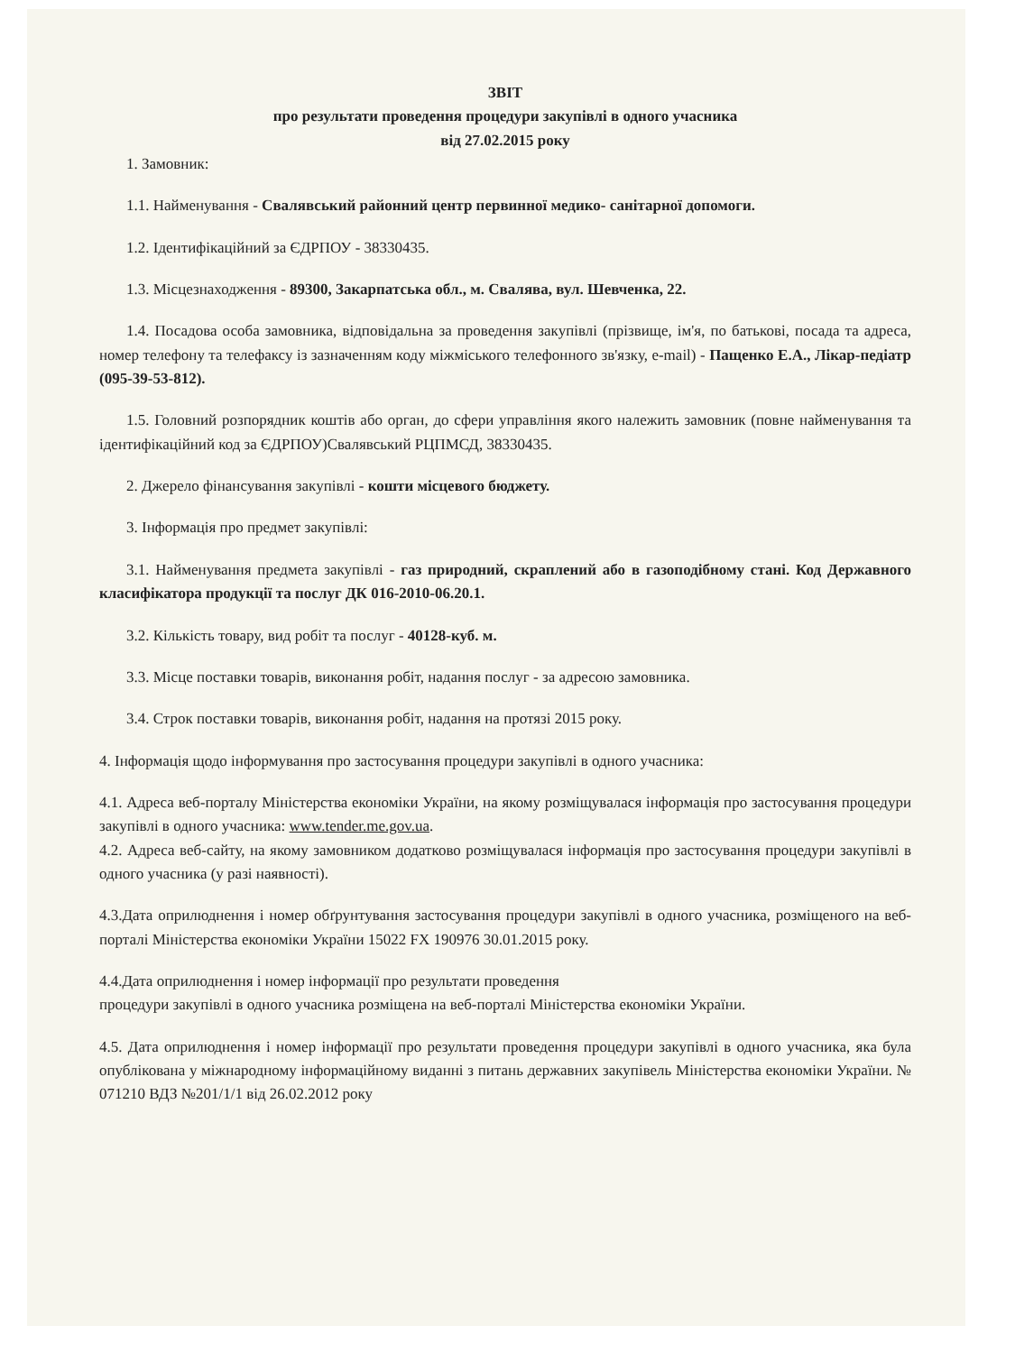ЗВІТ
про результати проведення процедури закупівлі в одного учасника
від 27.02.2015 року
1. Замовник:
1.1. Найменування - Свалявський районний центр первинної медико- санітарної допомоги.
1.2. Ідентифікаційний за ЄДРПОУ - 38330435.
1.3. Місцезнаходження - 89300, Закарпатська обл., м. Свалява, вул. Шевченка, 22.
1.4. Посадова особа замовника, відповідальна за проведення закупівлі (прізвище, ім'я, по батькові, посада та адреса, номер телефону та телефаксу із зазначенням коду міжміського телефонного зв'язку, e-mail) - Пащенко Е.А., Лікар-педіатр (095-39-53-812).
1.5. Головний розпорядник коштів або орган, до сфери управління якого належить замовник (повне найменування та ідентифікаційний код за ЄДРПОУ)Свалявський РЦПМСД, 38330435.
2. Джерело фінансування закупівлі - кошти місцевого бюджету.
3. Інформація про предмет закупівлі:
3.1. Найменування предмета закупівлі - газ природний, скраплений або в газоподібному стані. Код Державного класифікатора продукції та послуг ДК 016-2010-06.20.1.
3.2. Кількість товару, вид робіт та послуг - 40128-куб. м.
3.3. Місце поставки товарів, виконання робіт, надання послуг - за адресою замовника.
3.4. Строк поставки товарів, виконання робіт, надання на протязі 2015 року.
4. Інформація щодо інформування про застосування процедури закупівлі в одного учасника:
4.1. Адреса веб-порталу Міністерства економіки України, на якому розміщувалася інформація про застосування процедури закупівлі в одного учасника: www.tender.me.gov.ua.
4.2. Адреса веб-сайту, на якому замовником додатково розміщувалася інформація про застосування процедури закупівлі в одного учасника (у разі наявності).
4.3.Дата оприлюднення і номер обґрунтування застосування процедури закупівлі в одного учасника, розміщеного на веб-порталі Міністерства економіки України 15022 FX 190976 30.01.2015 року.
4.4.Дата оприлюднення і номер інформації про результати проведення
процедури закупівлі в одного учасника розміщена на веб-порталі Міністерства економіки України.
4.5. Дата оприлюднення і номер інформації про результати проведення процедури закупівлі в одного учасника, яка була опублікована у міжнародному інформаційному виданні з питань державних закупівель Міністерства економіки України. № 071210 ВДЗ №201/1/1 від 26.02.2012 року